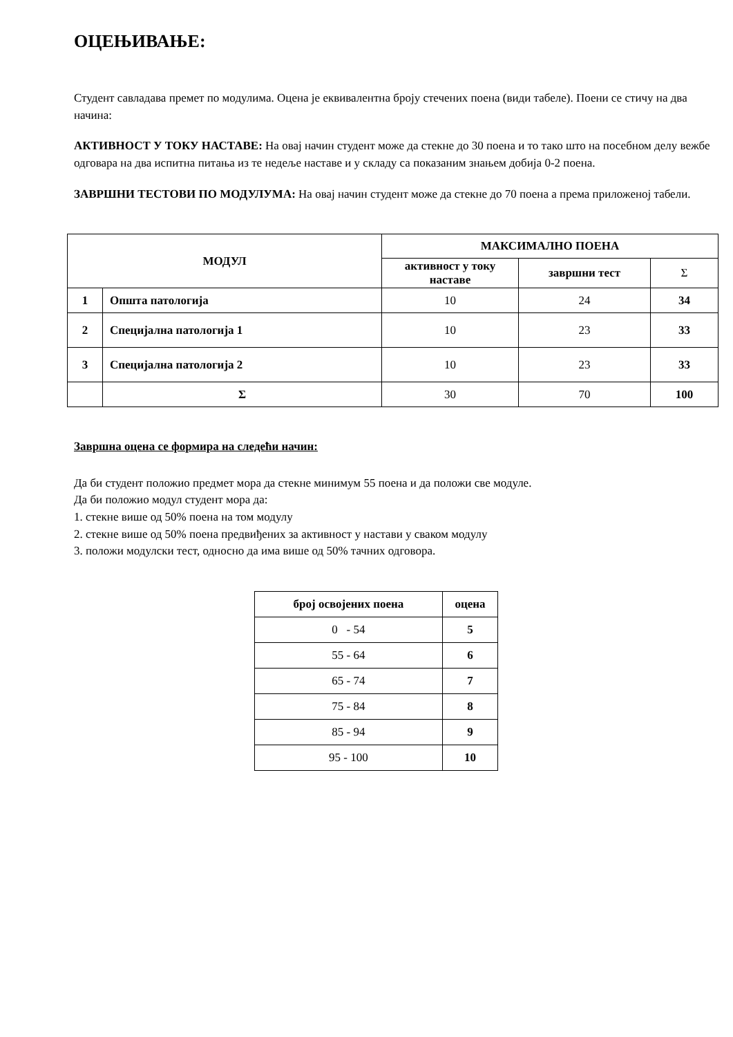ОЦЕЊИВАЊЕ:
Студент савладава премет по модулима. Оцена је еквивалентна броју стечених поена (види табеле). Поени се стичу на два начина:
АКТИВНОСТ У ТОКУ НАСТАВЕ: На овај начин студент може да стекне до 30 поена и то тако што на посебном делу вежбе одговара на два испитна питања из те недеље наставе и у складу са показаним знањем добија 0-2 поена.
ЗАВРШНИ ТЕСТОВИ ПО МОДУЛУМА: На овај начин студент може да стекне до 70 поена а према приложеној табели.
| МОДУЛ | | МАКСИМАЛНО ПОЕНА | | |
| --- | --- | --- | --- | --- |
| | | активност у току наставе | завршни тест | Σ |
| 1 | Општа патологија | 10 | 24 | 34 |
| 2 | Специјална патологија 1 | 10 | 23 | 33 |
| 3 | Специјална патологија 2 | 10 | 23 | 33 |
| | Σ | 30 | 70 | 100 |
Завршна оцена се формира на следећи начин:
Да би студент положио предмет мора да стекне минимум 55 поена и да положи све модуле.
Да би положио модул студент мора да:
1. стекне више од 50% поена на том модулу
2. стекне више од 50% поена предвиђених за активност у настави у сваком модулу
3. положи модулски тест, односно да има више од 50% тачних одговора.
| број освојених поена | оцена |
| --- | --- |
| 0 - 54 | 5 |
| 55 - 64 | 6 |
| 65 - 74 | 7 |
| 75 - 84 | 8 |
| 85 - 94 | 9 |
| 95 - 100 | 10 |